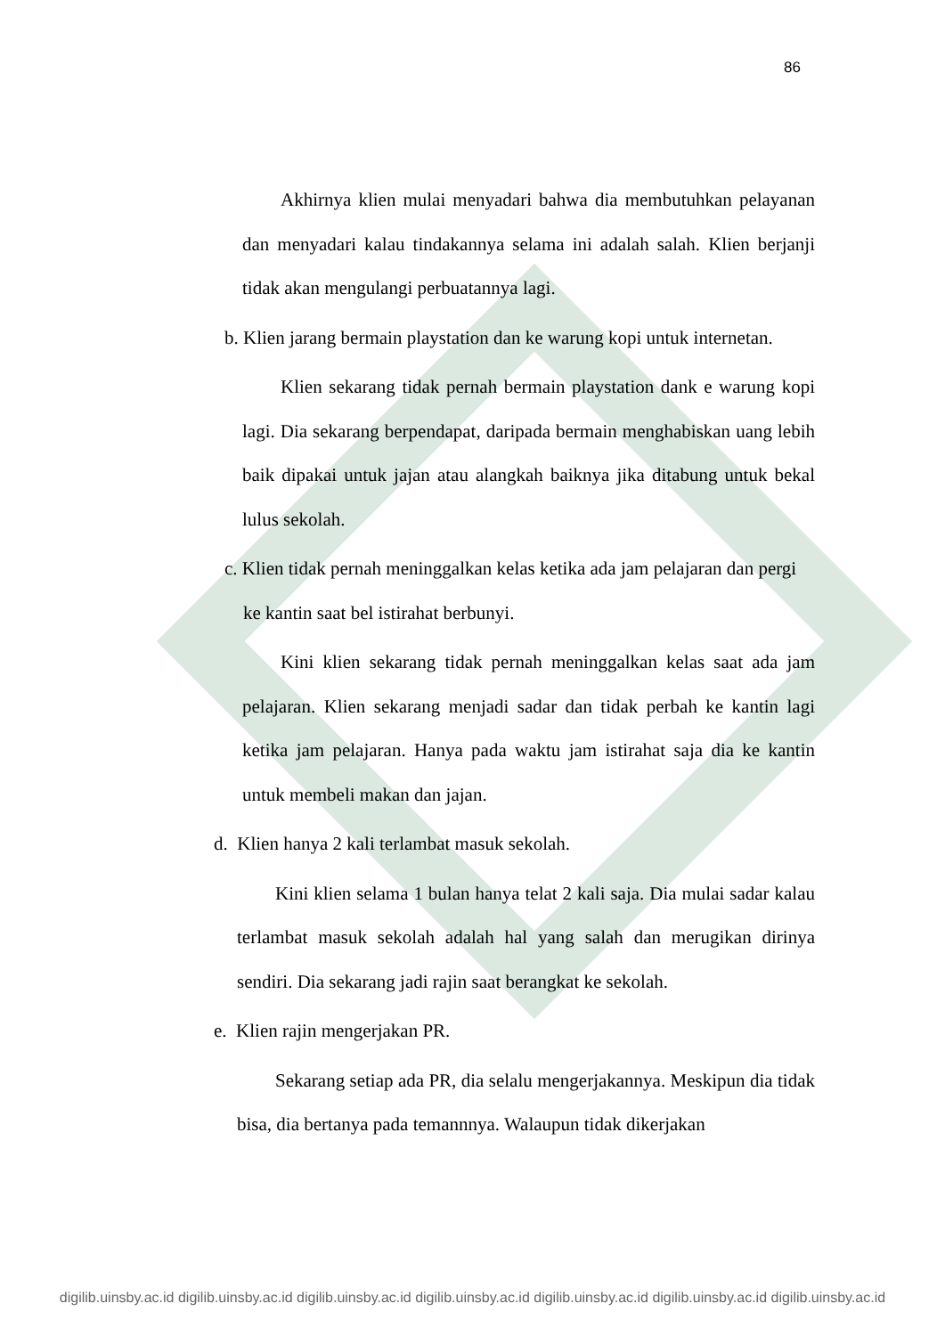86
Akhirnya klien mulai menyadari bahwa dia membutuhkan pelayanan dan menyadari kalau tindakannya selama ini adalah salah. Klien berjanji tidak akan mengulangi perbuatannya lagi.
b. Klien jarang bermain playstation dan ke warung kopi untuk internetan.
Klien sekarang tidak pernah bermain playstation dank e warung kopi lagi. Dia sekarang berpendapat, daripada bermain menghabiskan uang lebih baik dipakai untuk jajan atau alangkah baiknya jika ditabung untuk bekal lulus sekolah.
c. Klien tidak pernah meninggalkan kelas ketika ada jam pelajaran dan pergi
ke kantin saat bel istirahat berbunyi.
Kini klien sekarang tidak pernah meninggalkan kelas saat ada jam pelajaran. Klien sekarang menjadi sadar dan tidak perbah ke kantin lagi ketika jam pelajaran. Hanya pada waktu jam istirahat saja dia ke kantin untuk membeli makan dan jajan.
d. Klien hanya 2 kali terlambat masuk sekolah.
Kini klien selama 1 bulan hanya telat 2 kali saja. Dia mulai sadar kalau terlambat masuk sekolah adalah hal yang salah dan merugikan dirinya sendiri. Dia sekarang jadi rajin saat berangkat ke sekolah.
e. Klien rajin mengerjakan PR.
Sekarang setiap ada PR, dia selalu mengerjakannya. Meskipun dia tidak bisa, dia bertanya pada temannnya. Walaupun tidak dikerjakan
digilib.uinsby.ac.id digilib.uinsby.ac.id digilib.uinsby.ac.id digilib.uinsby.ac.id digilib.uinsby.ac.id digilib.uinsby.ac.id digilib.uinsby.ac.id